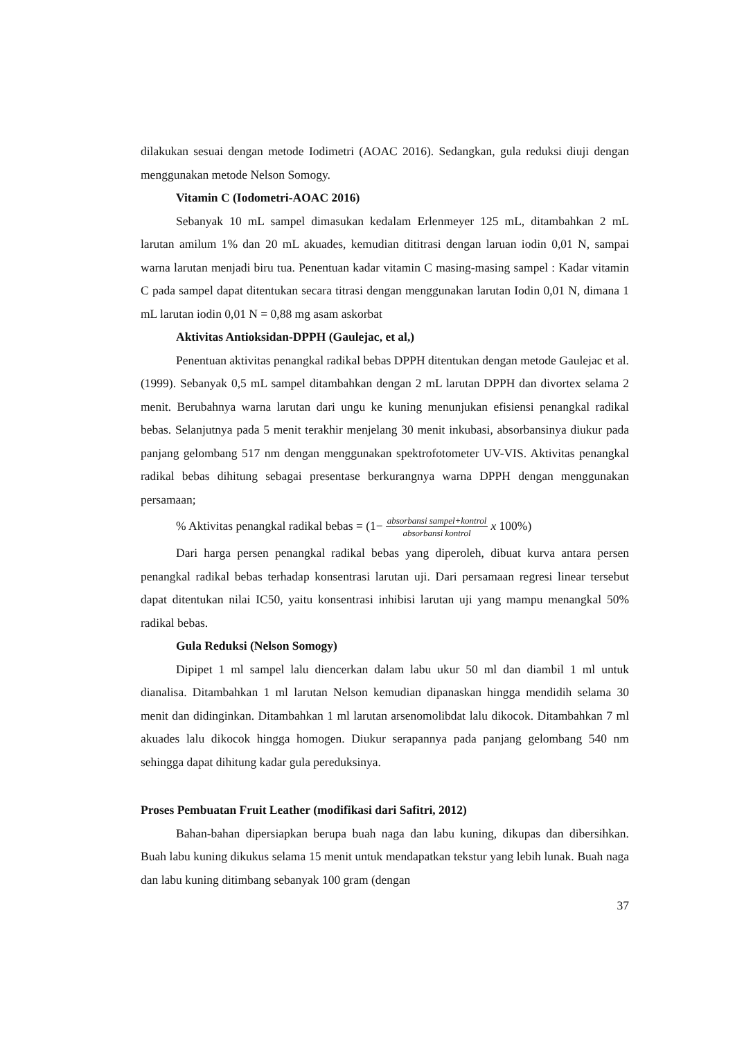dilakukan sesuai dengan metode Iodimetri (AOAC 2016). Sedangkan, gula reduksi diuji dengan menggunakan metode Nelson Somogy.
Vitamin C (Iodometri-AOAC 2016)
Sebanyak 10 mL sampel dimasukan kedalam Erlenmeyer 125 mL, ditambahkan 2 mL larutan amilum 1% dan 20 mL akuades, kemudian dititrasi dengan laruan iodin 0,01 N, sampai warna larutan menjadi biru tua. Penentuan kadar vitamin C masing-masing sampel : Kadar vitamin C pada sampel dapat ditentukan secara titrasi dengan menggunakan larutan Iodin 0,01 N, dimana 1 mL larutan iodin 0,01 N = 0,88 mg asam askorbat
Aktivitas Antioksidan-DPPH (Gaulejac, et al,)
Penentuan aktivitas penangkal radikal bebas DPPH ditentukan dengan metode Gaulejac et al. (1999). Sebanyak 0,5 mL sampel ditambahkan dengan 2 mL larutan DPPH dan divortex selama 2 menit. Berubahnya warna larutan dari ungu ke kuning menunjukan efisiensi penangkal radikal bebas. Selanjutnya pada 5 menit terakhir menjelang 30 menit inkubasi, absorbansinya diukur pada panjang gelombang 517 nm dengan menggunakan spektrofotometer UV-VIS. Aktivitas penangkal radikal bebas dihitung sebagai presentase berkurangnya warna DPPH dengan menggunakan persamaan;
% Aktivitas penangkal radikal bebas = (1− absorbansi sampel+kontrol absorbansi kontrol x 100%)
Dari harga persen penangkal radikal bebas yang diperoleh, dibuat kurva antara persen penangkal radikal bebas terhadap konsentrasi larutan uji. Dari persamaan regresi linear tersebut dapat ditentukan nilai IC50, yaitu konsentrasi inhibisi larutan uji yang mampu menangkal 50% radikal bebas.
Gula Reduksi (Nelson Somogy)
Dipipet 1 ml sampel lalu diencerkan dalam labu ukur 50 ml dan diambil 1 ml untuk dianalisa. Ditambahkan 1 ml larutan Nelson kemudian dipanaskan hingga mendidih selama 30 menit dan didinginkan. Ditambahkan 1 ml larutan arsenomolibdat lalu dikocok. Ditambahkan 7 ml akuades lalu dikocok hingga homogen. Diukur serapannya pada panjang gelombang 540 nm sehingga dapat dihitung kadar gula pereduksinya.
Proses Pembuatan Fruit Leather (modifikasi dari Safitri, 2012)
Bahan-bahan dipersiapkan berupa buah naga dan labu kuning, dikupas dan dibersihkan. Buah labu kuning dikukus selama 15 menit untuk mendapatkan tekstur yang lebih lunak. Buah naga dan labu kuning ditimbang sebanyak 100 gram (dengan
37